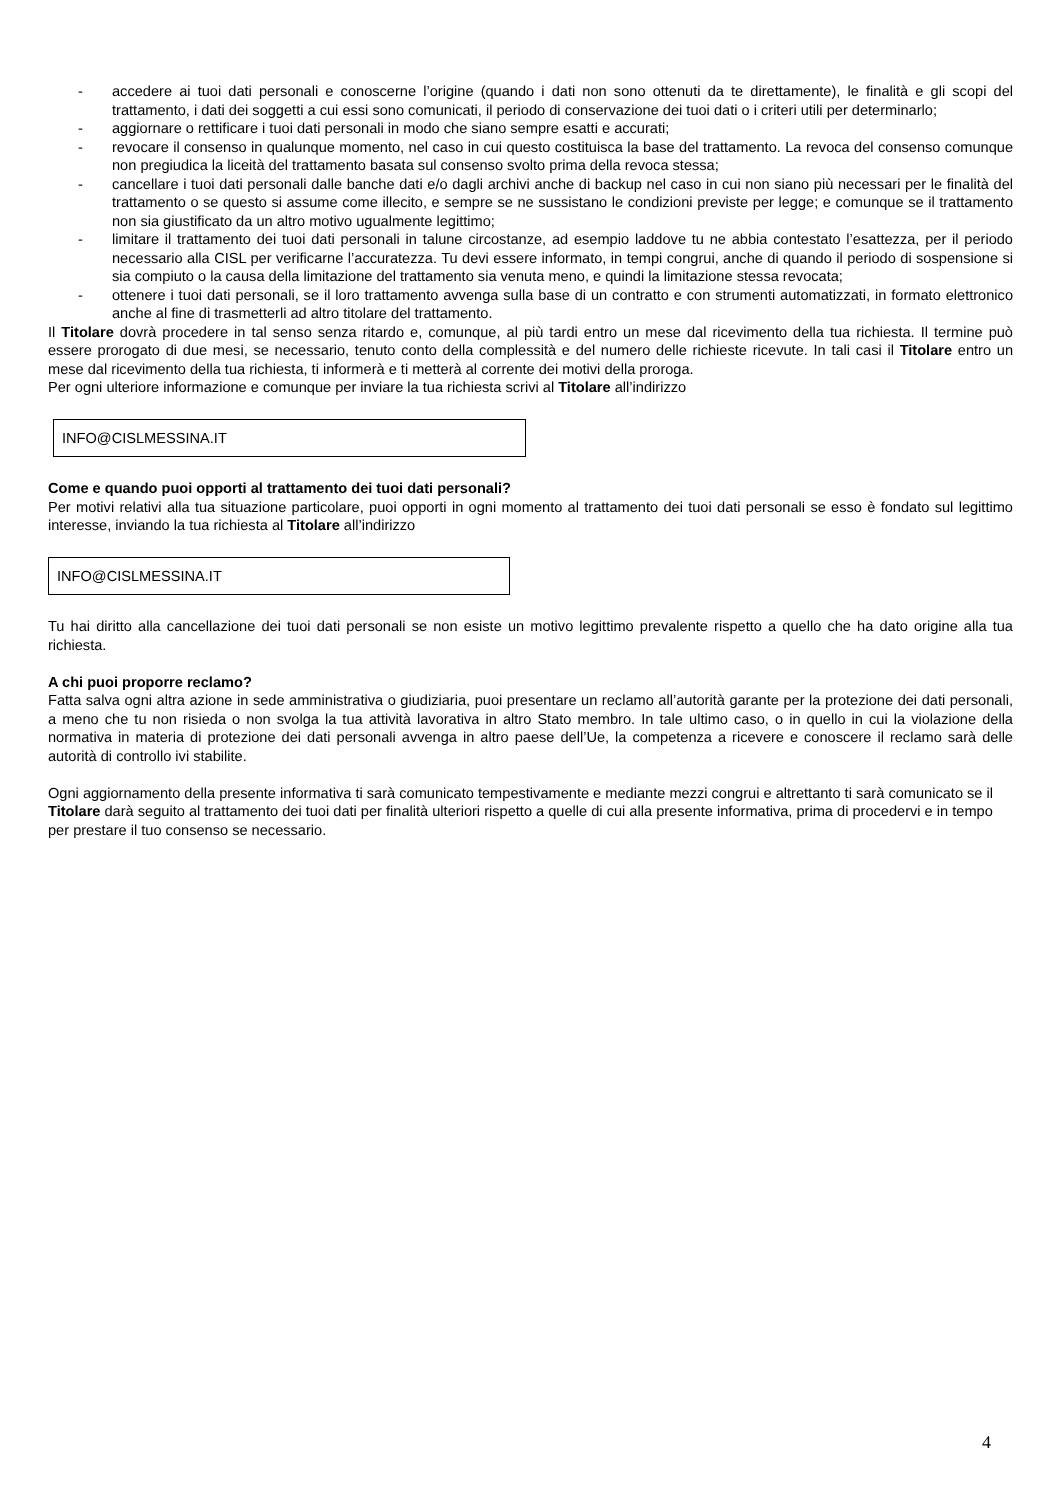- accedere ai tuoi dati personali e conoscerne l’origine (quando i dati non sono ottenuti da te direttamente), le finalità e gli scopi del trattamento, i dati dei soggetti a cui essi sono comunicati, il periodo di conservazione dei tuoi dati o i criteri utili per determinarlo;
- aggiornare o rettificare i tuoi dati personali in modo che siano sempre esatti e accurati;
- revocare il consenso in qualunque momento, nel caso in cui questo costituisca la base del trattamento. La revoca del consenso comunque non pregiudica la liceità del trattamento basata sul consenso svolto prima della revoca stessa;
- cancellare i tuoi dati personali dalle banche dati e/o dagli archivi anche di backup nel caso in cui non siano più necessari per le finalità del trattamento o se questo si assume come illecito, e sempre se ne sussistano le condizioni previste per legge; e comunque se il trattamento non sia giustificato da un altro motivo ugualmente legittimo;
- limitare il trattamento dei tuoi dati personali in talune circostanze, ad esempio laddove tu ne abbia contestato l’esattezza, per il periodo necessario alla CISL per verificarne l’accuratezza. Tu devi essere informato, in tempi congrui, anche di quando il periodo di sospensione si sia compiuto o la causa della limitazione del trattamento sia venuta meno, e quindi la limitazione stessa revocata;
- ottenere i tuoi dati personali, se il loro trattamento avvenga sulla base di un contratto e con strumenti automatizzati, in formato elettronico anche al fine di trasmetterli ad altro titolare del trattamento.
Il Titolare dovrà procedere in tal senso senza ritardo e, comunque, al più tardi entro un mese dal ricevimento della tua richiesta. Il termine può essere prorogato di due mesi, se necessario, tenuto conto della complessità e del numero delle richieste ricevute. In tali casi il Titolare entro un mese dal ricevimento della tua richiesta, ti informerà e ti metterà al corrente dei motivi della proroga.
Per ogni ulteriore informazione e comunque per inviare la tua richiesta scrivi al Titolare all’indirizzo
INFO@CISLMESSINA.IT
Come e quando puoi opporti al trattamento dei tuoi dati personali?
Per motivi relativi alla tua situazione particolare, puoi opporti in ogni momento al trattamento dei tuoi dati personali se esso è fondato sul legittimo interesse, inviando la tua richiesta al Titolare all’indirizzo
INFO@CISLMESSINA.IT
Tu hai diritto alla cancellazione dei tuoi dati personali se non esiste un motivo legittimo prevalente rispetto a quello che ha dato origine alla tua richiesta.
A chi puoi proporre reclamo?
Fatta salva ogni altra azione in sede amministrativa o giudiziaria, puoi presentare un reclamo all’autorità garante per la protezione dei dati personali, a meno che tu non risieda o non svolga la tua attività lavorativa in altro Stato membro. In tale ultimo caso, o in quello in cui la violazione della normativa in materia di protezione dei dati personali avvenga in altro paese dell’Ue, la competenza a ricevere e conoscere il reclamo sarà delle autorità di controllo ivi stabilite.
Ogni aggiornamento della presente informativa ti sarà comunicato tempestivamente e mediante mezzi congrui e altrettanto ti sarà comunicato se il Titolare darà seguito al trattamento dei tuoi dati per finalità ulteriori rispetto a quelle di cui alla presente informativa, prima di procedervi e in tempo per prestare il tuo consenso se necessario.
4